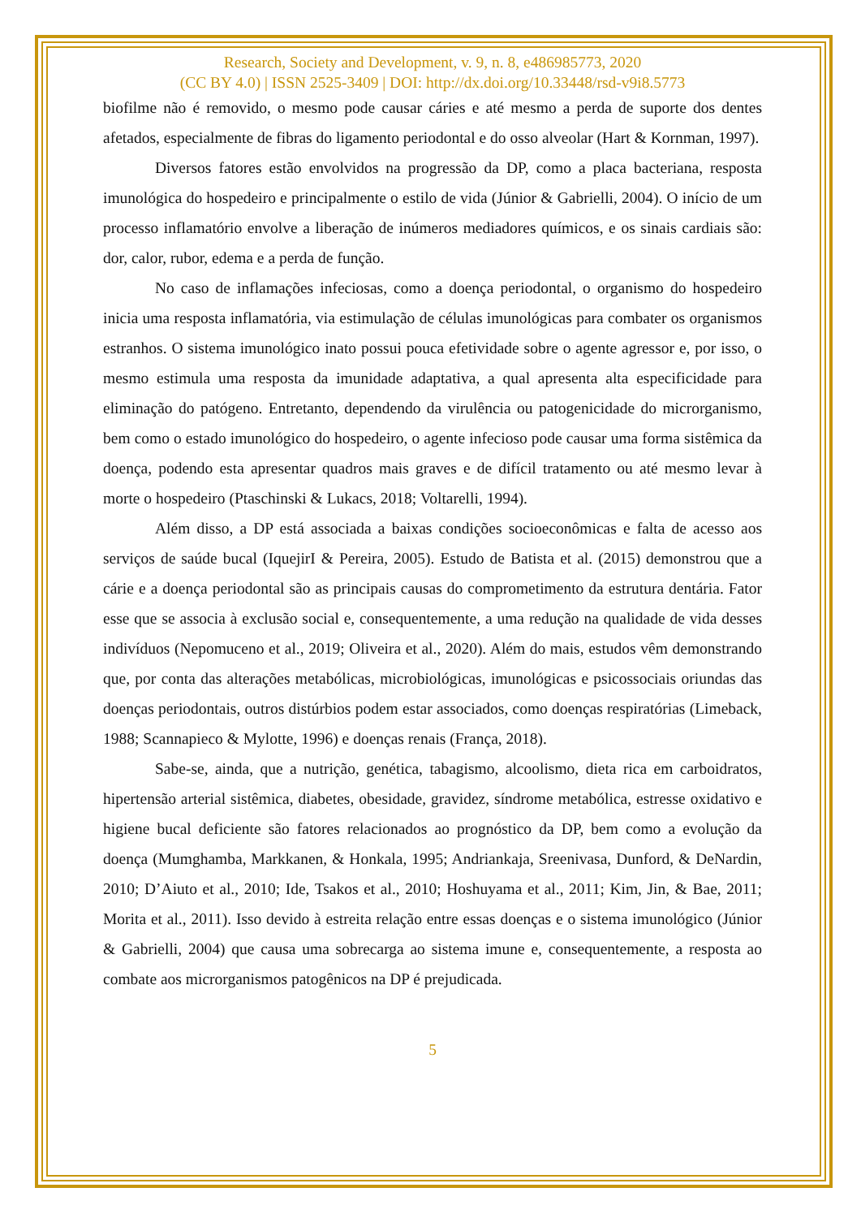Research, Society and Development, v. 9, n. 8, e486985773, 2020
(CC BY 4.0) | ISSN 2525-3409 | DOI: http://dx.doi.org/10.33448/rsd-v9i8.5773
biofilme não é removido, o mesmo pode causar cáries e até mesmo a perda de suporte dos dentes afetados, especialmente de fibras do ligamento periodontal e do osso alveolar (Hart & Kornman, 1997).
Diversos fatores estão envolvidos na progressão da DP, como a placa bacteriana, resposta imunológica do hospedeiro e principalmente o estilo de vida (Júnior & Gabrielli, 2004). O início de um processo inflamatório envolve a liberação de inúmeros mediadores químicos, e os sinais cardiais são: dor, calor, rubor, edema e a perda de função.
No caso de inflamações infeciosas, como a doença periodontal, o organismo do hospedeiro inicia uma resposta inflamatória, via estimulação de células imunológicas para combater os organismos estranhos. O sistema imunológico inato possui pouca efetividade sobre o agente agressor e, por isso, o mesmo estimula uma resposta da imunidade adaptativa, a qual apresenta alta especificidade para eliminação do patógeno. Entretanto, dependendo da virulência ou patogenicidade do microrganismo, bem como o estado imunológico do hospedeiro, o agente infecioso pode causar uma forma sistêmica da doença, podendo esta apresentar quadros mais graves e de difícil tratamento ou até mesmo levar à morte o hospedeiro (Ptaschinski & Lukacs, 2018; Voltarelli, 1994).
Além disso, a DP está associada a baixas condições socioeconômicas e falta de acesso aos serviços de saúde bucal (IquejirI & Pereira, 2005). Estudo de Batista et al. (2015) demonstrou que a cárie e a doença periodontal são as principais causas do comprometimento da estrutura dentária. Fator esse que se associa à exclusão social e, consequentemente, a uma redução na qualidade de vida desses indivíduos (Nepomuceno et al., 2019; Oliveira et al., 2020). Além do mais, estudos vêm demonstrando que, por conta das alterações metabólicas, microbiológicas, imunológicas e psicossociais oriundas das doenças periodontais, outros distúrbios podem estar associados, como doenças respiratórias (Limeback, 1988; Scannapieco & Mylotte, 1996) e doenças renais (França, 2018).
Sabe-se, ainda, que a nutrição, genética, tabagismo, alcoolismo, dieta rica em carboidratos, hipertensão arterial sistêmica, diabetes, obesidade, gravidez, síndrome metabólica, estresse oxidativo e higiene bucal deficiente são fatores relacionados ao prognóstico da DP, bem como a evolução da doença (Mumghamba, Markkanen, & Honkala, 1995; Andriankaja, Sreenivasa, Dunford, & DeNardin, 2010; D’Aiuto et al., 2010; Ide, Tsakos et al., 2010; Hoshuyama et al., 2011; Kim, Jin, & Bae, 2011; Morita et al., 2011). Isso devido à estreita relação entre essas doenças e o sistema imunológico (Júnior & Gabrielli, 2004) que causa uma sobrecarga ao sistema imune e, consequentemente, a resposta ao combate aos microrganismos patogênicos na DP é prejudicada.
5